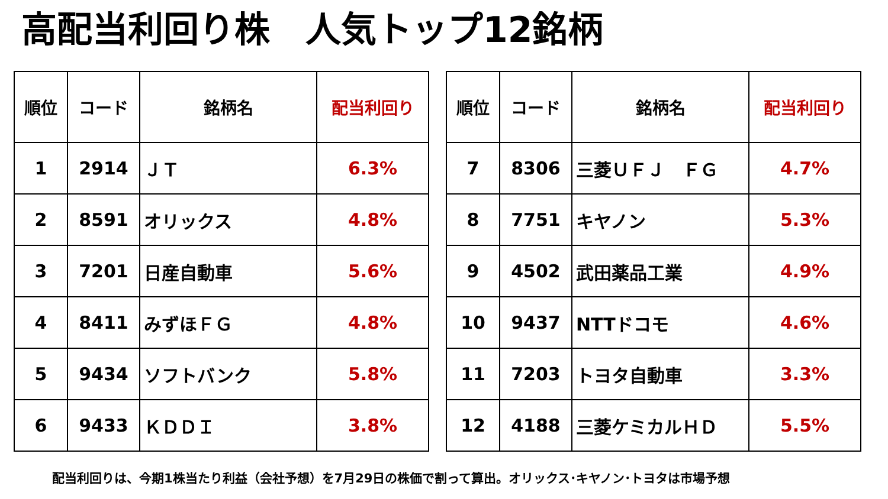高配当利回り株　人気トップ12銘柄
| 順位 | コード | 銘柄名 | 配当利回り |
| --- | --- | --- | --- |
| 1 | 2914 | ＪＴ | 6.3% |
| 2 | 8591 | オリックス | 4.8% |
| 3 | 7201 | 日産自動車 | 5.6% |
| 4 | 8411 | みずほＦＧ | 4.8% |
| 5 | 9434 | ソフトバンク | 5.8% |
| 6 | 9433 | ＫＤＤＩ | 3.8% |
| 順位 | コード | 銘柄名 | 配当利回り |
| --- | --- | --- | --- |
| 7 | 8306 | 三菱ＵＦＪ ＦＧ | 4.7% |
| 8 | 7751 | キヤノン | 5.3% |
| 9 | 4502 | 武田薬品工業 | 4.9% |
| 10 | 9437 | NTTドコモ | 4.6% |
| 11 | 7203 | トヨタ自動車 | 3.3% |
| 12 | 4188 | 三菱ケミカルＨＤ | 5.5% |
配当利回りは、今期1株当たり利益（会社予想）を7月29日の株価で割って算出。オリックス･キヤノン･トヨタは市場予想